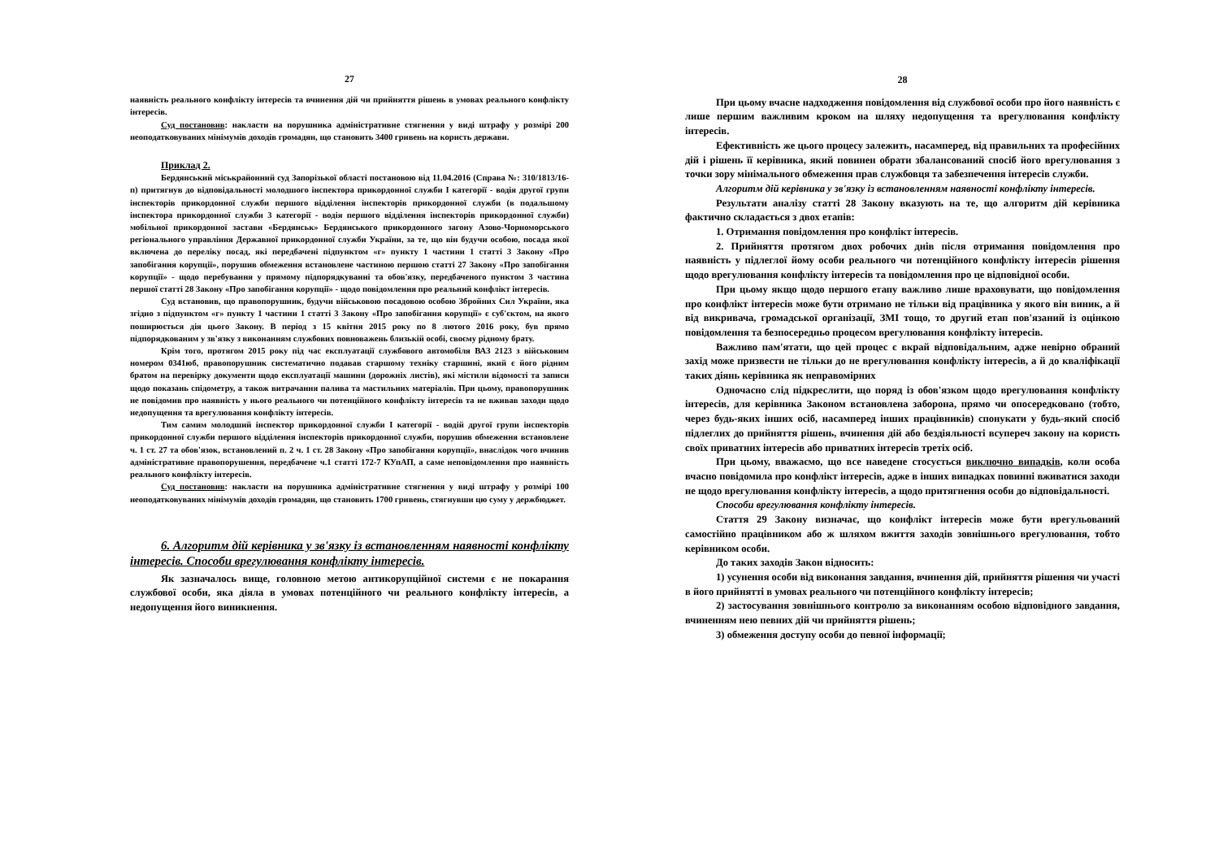27
наявність реального конфлікту інтересів та вчинення дій чи прийняття рішень в умовах реального конфлікту інтересів.
Суд постановив: накласти на порушника адміністративне стягнення у виді штрафу у розмірі 200 неоподатковуваних мінімумів доходів громадян, що становить 3400 гривень на користь держави.
Приклад 2.
Бердянський міськрайонний суд Запорізької області постановою від 11.04.2016 (Справа №: 310/1813/16-п) притягнув до відповідальності молодшого інспектора прикордонної служби I категорії - водія другої групи інспекторів прикордонної служби першого відділення інспекторів прикордонної служби (в подальшому інспектора прикордонної служби 3 категорії - водія першого відділення інспекторів прикордонної служби) мобільної прикордонної застави «Бердянськ» Бердянського прикордонного загону Азово-Чорноморського регіонального управління Державної прикордонної служби України, за те, що він будучи особою, посада якої включена до переліку посад, які передбачені підпунктом «г» пункту 1 частини 1 статті 3 Закону «Про запобігання корупції», порушив обмеження встановлене частиною першою статті 27 Закону «Про запобігання корупції» - щодо перебування у прямому підпорядкуванні та обов'язку, передбаченого пунктом 3 частина першої статті 28 Закону «Про запобігання корупції» - щодо повідомлення про реальний конфлікт інтересів.
Суд встановив, що правопорушник, будучи військовою посадовою особою Збройних Сил України, яка згідно з підпунктом «г» пункту 1 частини 1 статті 3 Закону «Про запобігання корупції» є суб'єктом, на якого поширюється дія цього Закону. В період з 15 квітня 2015 року по 8 лютого 2016 року, був прямо підпорядкованим у зв'язку з виконанням службових повноважень близькій особі, своєму рідному брату.
Крім того, протягом 2015 року під час експлуатації службового автомобіля ВАЗ 2123 з військовим номером 0341юб, правопорушник систематично подавав старшому техніку старшині, який є його рідним братом на перевірку документи щодо експлуатації машини (дорожніх листів), які містили відомості та записи щодо показань спідометру, а також витрачання палива та мастильних матеріалів. При цьому, правопорушник не повідомив про наявність у нього реального чи потенційного конфлікту інтересів та не вживав заходи щодо недопущення та врегулювання конфлікту інтересів.
Тим самим молодший інспектор прикордонної служби I категорії - водій другої групи інспекторів прикордонної служби першого відділення інспекторів прикордонної служби, порушив обмеження встановлене ч. 1 ст. 27 та обов'язок, встановлений п. 2 ч. 1 ст. 28 Закону «Про запобігання корупції», внаслідок чого вчинив адміністративне правопорушення, передбачене ч.1 статті 172-7 КУпАП, а саме неповідомлення про наявність реального конфлікту інтересів.
Суд постановив: накласти на порушника адміністративне стягнення у виді штрафу у розмірі 100 неоподатковуваних мінімумів доходів громадян, що становить 1700 гривень, стягнувши цю суму у держбюджет.
6. Алгоритм дій керівника у зв'язку із встановленням наявності конфлікту інтересів. Способи врегулювання конфлікту інтересів.
Як зазначалось вище, головною метою антикорупційної системи є не покарання службової особи, яка діяла в умовах потенційного чи реального конфлікту інтересів, а недопущення його виникнення.
28
При цьому вчасне надходження повідомлення від службової особи про його наявність є лише першим важливим кроком на шляху недопущення та врегулювання конфлікту інтересів.
Ефективність же цього процесу залежить, насамперед, від правильних та професійних дій і рішень її керівника, який повинен обрати збалансований спосіб його врегулювання з точки зору мінімального обмеження прав службовця та забезпечення інтересів служби.
Алгоритм дій керівника у зв'язку із встановленням наявності конфлікту інтересів.
Результати аналізу статті 28 Закону вказують на те, що алгоритм дій керівника фактично складається з двох етапів:
1. Отримання повідомлення про конфлікт інтересів.
2. Прийняття протягом двох робочих днів після отримання повідомлення про наявність у підлеглої йому особи реального чи потенційного конфлікту інтересів рішення щодо врегулювання конфлікту інтересів та повідомлення про це відповідної особи.
При цьому якщо щодо першого етапу важливо лише враховувати, що повідомлення про конфлікт інтересів може бути отримано не тільки від працівника у якого він виник, а й від викривача, громадської організації, ЗМІ тощо, то другий етап пов'язаний із оцінкою повідомлення та безпосередньо процесом врегулювання конфлікту інтересів.
Важливо пам'ятати, що цей процес є вкрай відповідальним, адже невірно обраний захід може призвести не тільки до не врегулювання конфлікту інтересів, а й до кваліфікації таких діянь керівника як неправомірних
Одночасно слід підкреслити, що поряд із обов'язком щодо врегулювання конфлікту інтересів, для керівника Законом встановлена заборона, прямо чи опосередковано (тобто, через будь-яких інших осіб, насамперед інших працівників) спонукати у будь-який спосіб підлеглих до прийняття рішень, вчинення дій або бездіяльності всупереч закону на користь своїх приватних інтересів або приватних інтересів третіх осіб.
При цьому, вважаємо, що все наведене стосується виключно випадків, коли особа вчасно повідомила про конфлікт інтересів, адже в інших випадках повинні вживатися заходи не щодо врегулювання конфлікту інтересів, а щодо притягнення особи до відповідальності.
Способи врегулювання конфлікту інтересів.
Стаття 29 Закону визначає, що конфлікт інтересів може бути врегульований самостійно працівником або ж шляхом вжиття заходів зовнішнього врегулювання, тобто керівником особи.
До таких заходів Закон відносить:
1) усунення особи від виконання завдання, вчинення дій, прийняття рішення чи участі в його прийнятті в умовах реального чи потенційного конфлікту інтересів;
2) застосування зовнішнього контролю за виконанням особою відповідного завдання, вчиненням нею певних дій чи прийняття рішень;
3) обмеження доступу особи до певної інформації;